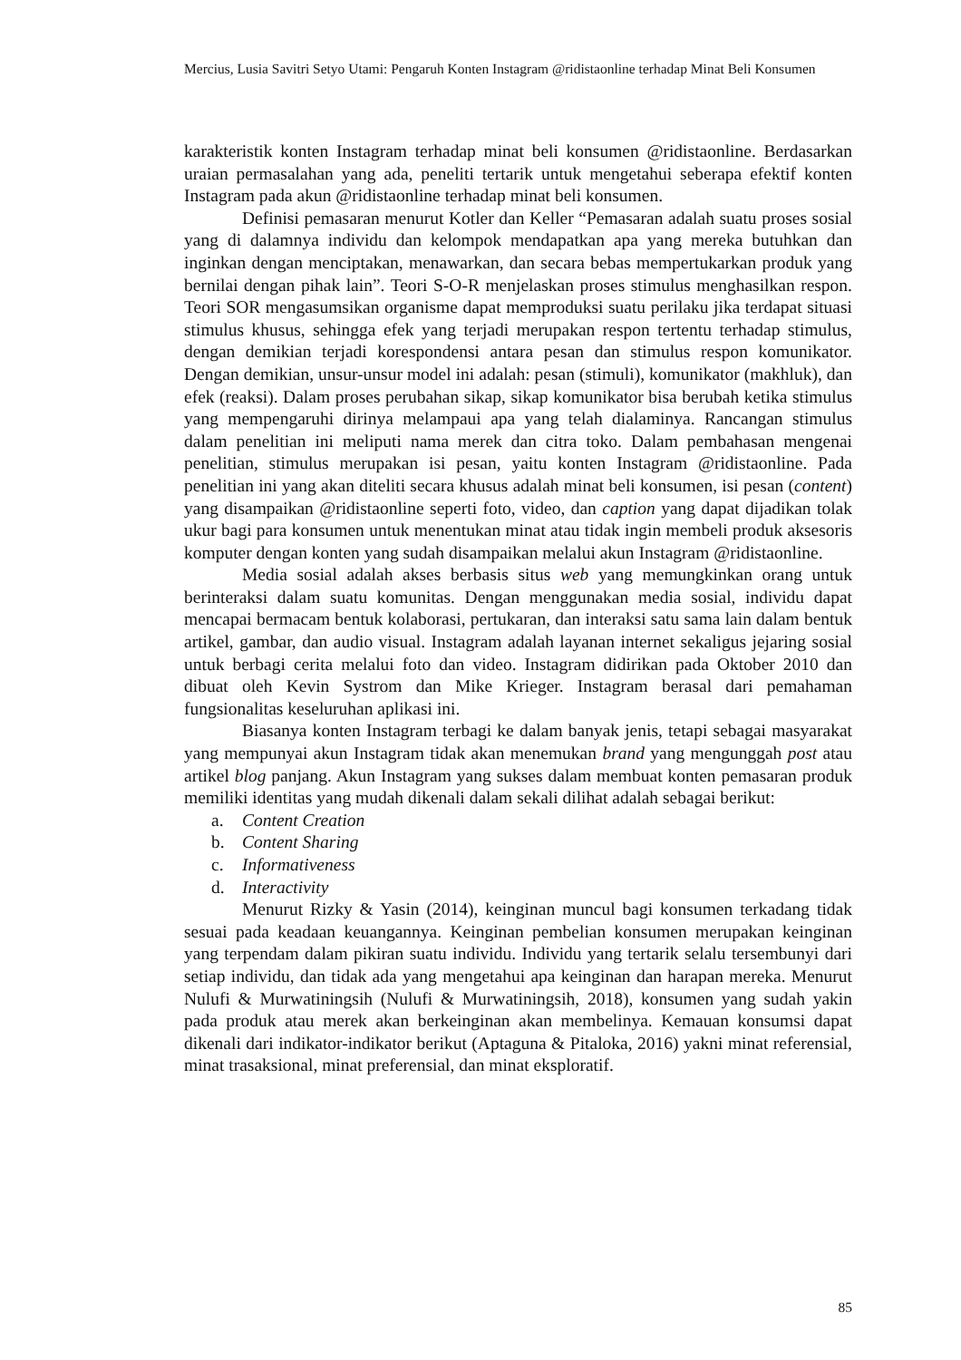Mercius, Lusia Savitri Setyo Utami: Pengaruh Konten Instagram @ridistaonline terhadap Minat Beli Konsumen
karakteristik konten Instagram terhadap minat beli konsumen @ridistaonline. Berdasarkan uraian permasalahan yang ada, peneliti tertarik untuk mengetahui seberapa efektif konten Instagram pada akun @ridistaonline terhadap minat beli konsumen.
Definisi pemasaran menurut Kotler dan Keller “Pemasaran adalah suatu proses sosial yang di dalamnya individu dan kelompok mendapatkan apa yang mereka butuhkan dan inginkan dengan menciptakan, menawarkan, dan secara bebas mempertukarkan produk yang bernilai dengan pihak lain”. Teori S-O-R menjelaskan proses stimulus menghasilkan respon. Teori SOR mengasumsikan organisme dapat memproduksi suatu perilaku jika terdapat situasi stimulus khusus, sehingga efek yang terjadi merupakan respon tertentu terhadap stimulus, dengan demikian terjadi korespondensi antara pesan dan stimulus respon komunikator. Dengan demikian, unsur-unsur model ini adalah: pesan (stimuli), komunikator (makhluk), dan efek (reaksi). Dalam proses perubahan sikap, sikap komunikator bisa berubah ketika stimulus yang mempengaruhi dirinya melampaui apa yang telah dialaminya. Rancangan stimulus dalam penelitian ini meliputi nama merek dan citra toko. Dalam pembahasan mengenai penelitian, stimulus merupakan isi pesan, yaitu konten Instagram @ridistaonline. Pada penelitian ini yang akan diteliti secara khusus adalah minat beli konsumen, isi pesan (content) yang disampaikan @ridistaonline seperti foto, video, dan caption yang dapat dijadikan tolak ukur bagi para konsumen untuk menentukan minat atau tidak ingin membeli produk aksesoris komputer dengan konten yang sudah disampaikan melalui akun Instagram @ridistaonline.
Media sosial adalah akses berbasis situs web yang memungkinkan orang untuk berinteraksi dalam suatu komunitas. Dengan menggunakan media sosial, individu dapat mencapai bermacam bentuk kolaborasi, pertukaran, dan interaksi satu sama lain dalam bentuk artikel, gambar, dan audio visual. Instagram adalah layanan internet sekaligus jejaring sosial untuk berbagi cerita melalui foto dan video. Instagram didirikan pada Oktober 2010 dan dibuat oleh Kevin Systrom dan Mike Krieger. Instagram berasal dari pemahaman fungsionalitas keseluruhan aplikasi ini.
Biasanya konten Instagram terbagi ke dalam banyak jenis, tetapi sebagai masyarakat yang mempunyai akun Instagram tidak akan menemukan brand yang mengunggah post atau artikel blog panjang. Akun Instagram yang sukses dalam membuat konten pemasaran produk memiliki identitas yang mudah dikenali dalam sekali dilihat adalah sebagai berikut:
a. Content Creation
b. Content Sharing
c. Informativeness
d. Interactivity
Menurut Rizky & Yasin (2014), keinginan muncul bagi konsumen terkadang tidak sesuai pada keadaan keuangannya. Keinginan pembelian konsumen merupakan keinginan yang terpendam dalam pikiran suatu individu. Individu yang tertarik selalu tersembunyi dari setiap individu, dan tidak ada yang mengetahui apa keinginan dan harapan mereka. Menurut Nulufi & Murwatiningsih (Nulufi & Murwatiningsih, 2018), konsumen yang sudah yakin pada produk atau merek akan berkeinginan akan membelinya. Kemauan konsumsi dapat dikenali dari indikator-indikator berikut (Aptaguna & Pitaloka, 2016) yakni minat referensial, minat trasaksional, minat preferensial, dan minat eksploratif.
85